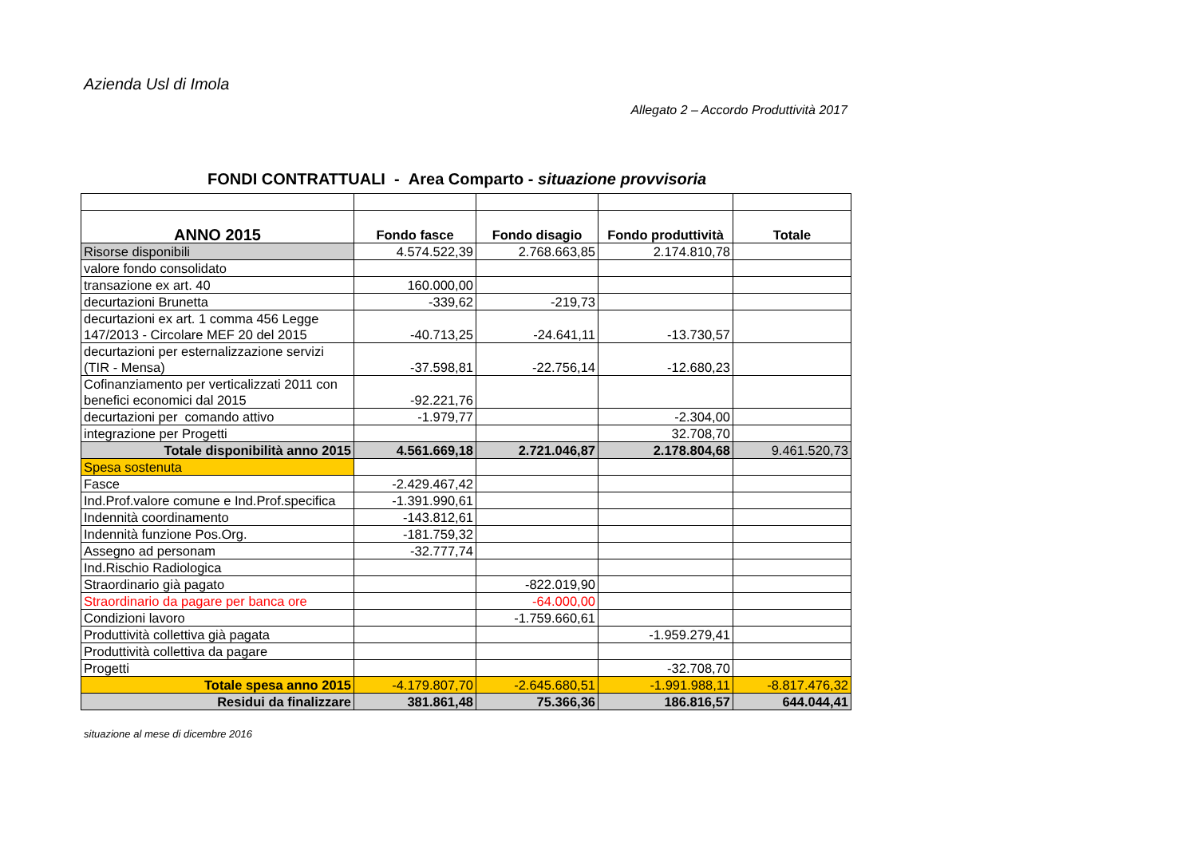Azienda Usl di Imola
Allegato 2 – Accordo Produttività 2017
FONDI CONTRATTUALI - Area Comparto - situazione provvisoria
| ANNO 2015 | Fondo fasce | Fondo disagio | Fondo produttività | Totale |
| --- | --- | --- | --- | --- |
| Risorse disponibili | 4.574.522,39 | 2.768.663,85 | 2.174.810,78 | |
| valore fondo consolidato | | | | |
| transazione ex art. 40 | 160.000,00 | | | |
| decurtazioni Brunetta | -339,62 | -219,73 | | |
| decurtazioni ex art. 1 comma 456 Legge 147/2013 - Circolare MEF 20 del 2015 | -40.713,25 | -24.641,11 | -13.730,57 | |
| decurtazioni per esternalizzazione servizi (TIR - Mensa) | -37.598,81 | -22.756,14 | -12.680,23 | |
| Cofinanziamento per verticalizzati 2011 con benefici economici dal 2015 | -92.221,76 | | | |
| decurtazioni per comando attivo | -1.979,77 | | -2.304,00 | |
| integrazione per Progetti | | | 32.708,70 | |
| Totale disponibilità anno 2015 | 4.561.669,18 | 2.721.046,87 | 2.178.804,68 | 9.461.520,73 |
| Spesa sostenuta | | | | |
| Fasce | -2.429.467,42 | | | |
| Ind.Prof.valore comune e Ind.Prof.specifica | -1.391.990,61 | | | |
| Indennità coordinamento | -143.812,61 | | | |
| Indennità funzione Pos.Org. | -181.759,32 | | | |
| Assegno ad personam | -32.777,74 | | | |
| Ind.Rischio Radiologica | | | | |
| Straordinario già pagato | | -822.019,90 | | |
| Straordinario da pagare per banca ore | | -64.000,00 | | |
| Condizioni lavoro | | -1.759.660,61 | | |
| Produttività collettiva già pagata | | | -1.959.279,41 | |
| Produttività collettiva da pagare | | | | |
| Progetti | | | -32.708,70 | |
| Totale spesa anno 2015 | -4.179.807,70 | -2.645.680,51 | -1.991.988,11 | -8.817.476,32 |
| Residui da finalizzare | 381.861,48 | 75.366,36 | 186.816,57 | 644.044,41 |
situazione al mese di dicembre 2016